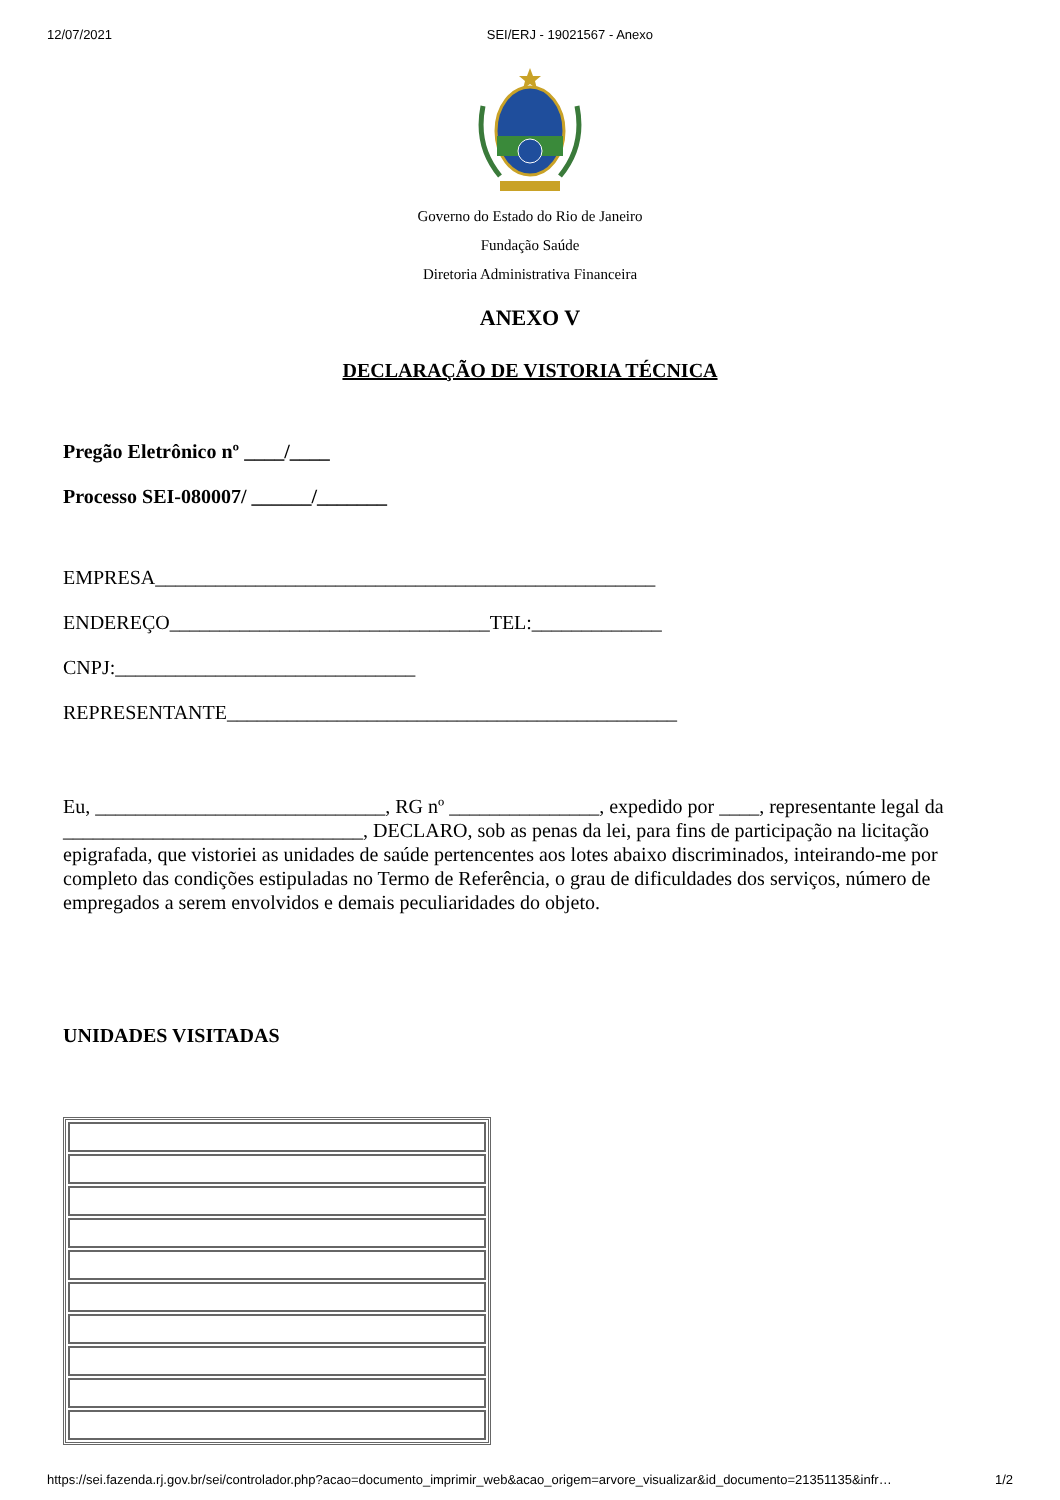12/07/2021 SEI/ERJ - 19021567 - Anexo
Governo do Estado do Rio de Janeiro
Fundação Saúde
Diretoria Administrativa Financeira
ANEXO V
DECLARAÇÃO DE VISTORIA TÉCNICA
Pregão Eletrônico nº ____/____
Processo SEI-080007/ ______/_______
EMPRESA__________________________________________________
ENDEREÇO________________________________TEL:_____________
CNPJ:______________________________
REPRESENTANTE_____________________________________________
Eu, _____________________________, RG nº _______________, expedido por ____, representante legal da ______________________________, DECLARO, sob as penas da lei, para fins de participação na licitação epigrafada, que vistoriei as unidades de saúde pertencentes aos lotes abaixo discriminados, inteirando-me por completo das condições estipuladas no Termo de Referência, o grau de dificuldades dos serviços, número de empregados a serem envolvidos e demais peculiaridades do objeto.
UNIDADES VISITADAS
https://sei.fazenda.rj.gov.br/sei/controlador.php?acao=documento_imprimir_web&acao_origem=arvore_visualizar&id_documento=21351135&infr… 1/2